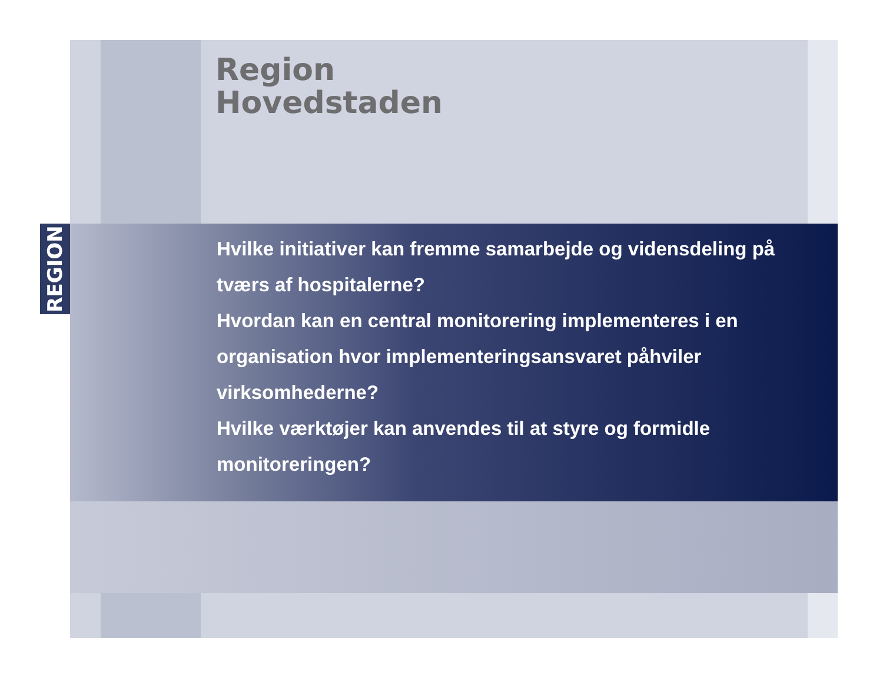REGION
Region
Hovedstaden
Hvilke initiativer kan fremme samarbejde og vidensdeling på tværs af hospitalerne?
Hvordan kan en central monitorering implementeres i en organisation hvor implementeringsansvaret påhviler virksomhederne?
Hvilke værktøjer kan anvendes til at styre og formidle monitoreringen?